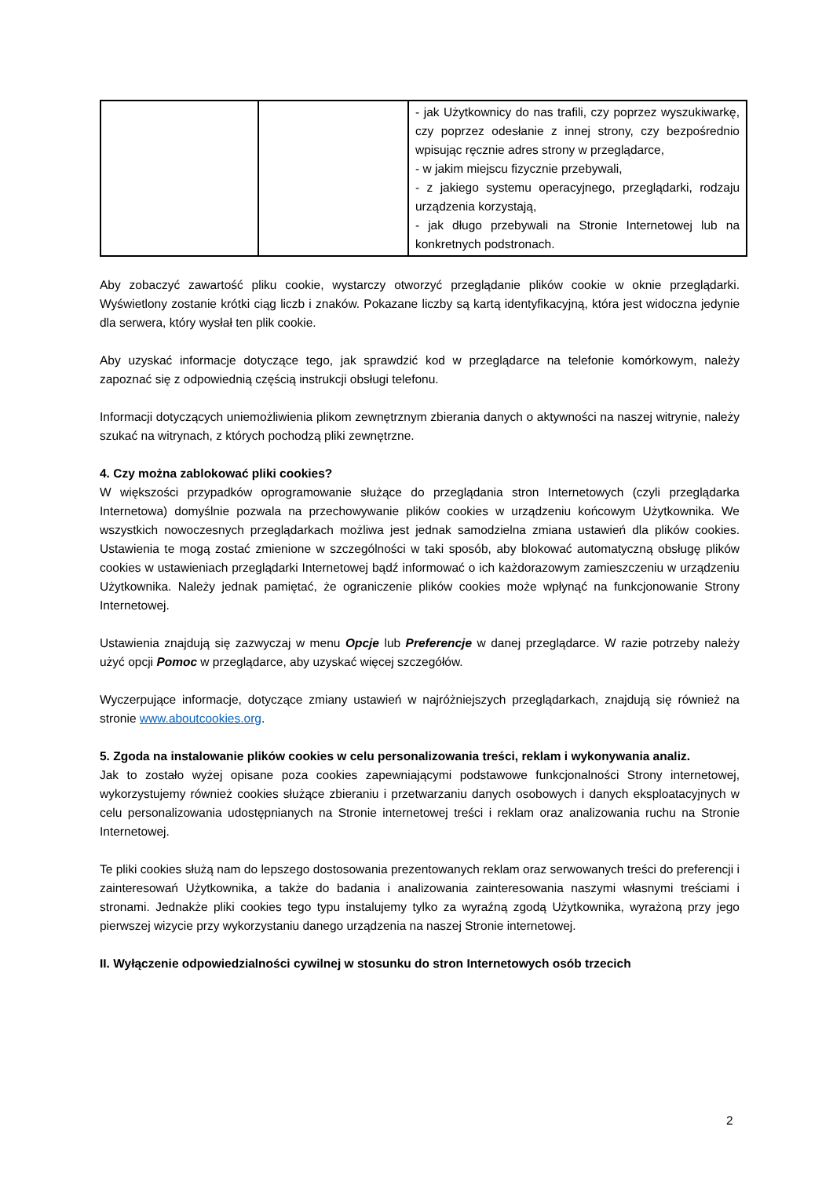| | | - jak Użytkownicy do nas trafili, czy poprzez wyszukiwarkę, czy poprzez odesłanie z innej strony, czy bezpośrednio wpisując ręcznie adres strony w przeglądarce, - w jakim miejscu fizycznie przebywali, - z jakiego systemu operacyjnego, przeglądarki, rodzaju urządzenia korzystają, - jak długo przebywali na Stronie Internetowej lub na konkretnych podstronach. |
Aby zobaczyć zawartość pliku cookie, wystarczy otworzyć przeglądanie plików cookie w oknie przeglądarki. Wyświetlony zostanie krótki ciąg liczb i znaków. Pokazane liczby są kartą identyfikacyjną, która jest widoczna jedynie dla serwera, który wysłał ten plik cookie.
Aby uzyskać informacje dotyczące tego, jak sprawdzić kod w przeglądarce na telefonie komórkowym, należy zapoznać się z odpowiednią częścią instrukcji obsługi telefonu.
Informacji dotyczących uniemożliwienia plikom zewnętrznym zbierania danych o aktywności na naszej witrynie, należy szukać na witrynach, z których pochodzą pliki zewnętrzne.
4. Czy można zablokować pliki cookies?
W większości przypadków oprogramowanie służące do przeglądania stron Internetowych (czyli przeglądarka Internetowa) domyślnie pozwala na przechowywanie plików cookies w urządzeniu końcowym Użytkownika. We wszystkich nowoczesnych przeglądarkach możliwa jest jednak samodzielna zmiana ustawień dla plików cookies. Ustawienia te mogą zostać zmienione w szczególności w taki sposób, aby blokować automatyczną obsługę plików cookies w ustawieniach przeglądarki Internetowej bądź informować o ich każdorazowym zamieszczeniu w urządzeniu Użytkownika. Należy jednak pamiętać, że ograniczenie plików cookies może wpłynąć na funkcjonowanie Strony Internetowej.
Ustawienia znajdują się zazwyczaj w menu Opcje lub Preferencje w danej przeglądarce. W razie potrzeby należy użyć opcji Pomoc w przeglądarce, aby uzyskać więcej szczegółów.
Wyczerpujące informacje, dotyczące zmiany ustawień w najróżniejszych przeglądarkach, znajdują się również na stronie www.aboutcookies.org.
5. Zgoda na instalowanie plików cookies w celu personalizowania treści, reklam i wykonywania analiz.
Jak to zostało wyżej opisane poza cookies zapewniającymi podstawowe funkcjonalności Strony internetowej, wykorzystujemy również cookies służące zbieraniu i przetwarzaniu danych osobowych i danych eksploatacyjnych w celu personalizowania udostępnianych na Stronie internetowej treści i reklam oraz analizowania ruchu na Stronie Internetowej.
Te pliki cookies służą nam do lepszego dostosowania prezentowanych reklam oraz serwowanych treści do preferencji i zainteresowań Użytkownika, a także do badania i analizowania zainteresowania naszymi własnymi treściami i stronami. Jednakże pliki cookies tego typu instalujemy tylko za wyraźną zgodą Użytkownika, wyrażoną przy jego pierwszej wizycie przy wykorzystaniu danego urządzenia na naszej Stronie internetowej.
II. Wyłączenie odpowiedzialności cywilnej w stosunku do stron Internetowych osób trzecich
2